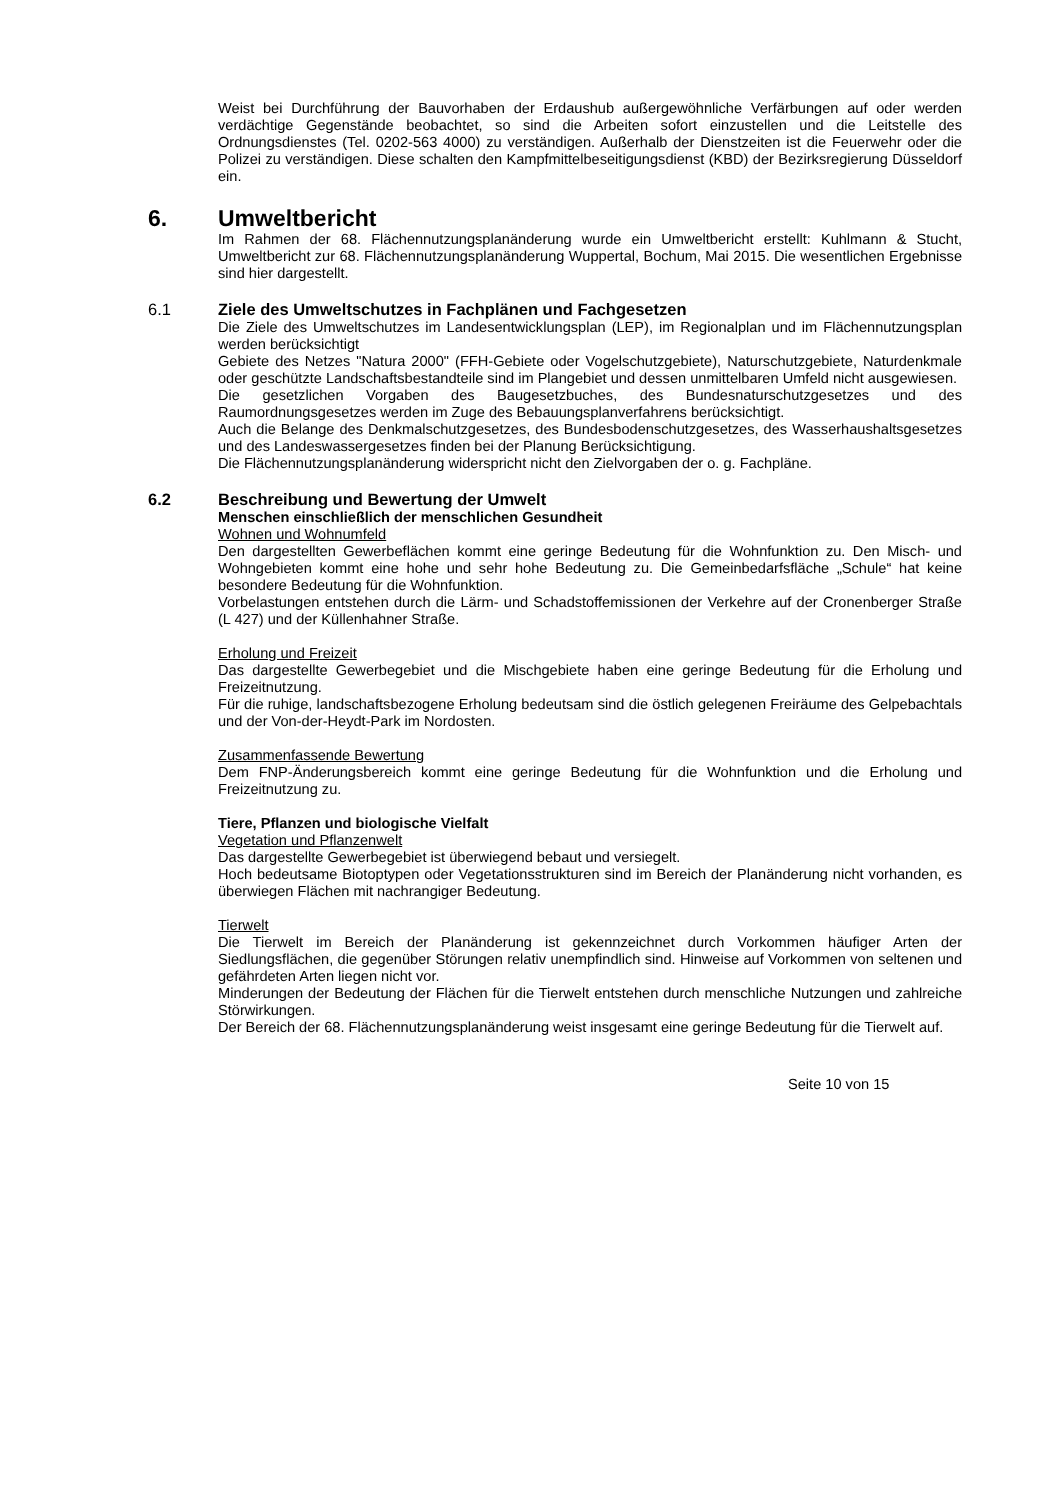Weist bei Durchführung der Bauvorhaben der Erdaushub außergewöhnliche Verfärbungen auf oder werden verdächtige Gegenstände beobachtet, so sind die Arbeiten sofort einzustellen und die Leitstelle des Ordnungsdienstes (Tel. 0202-563 4000) zu verständigen. Außerhalb der Dienstzeiten ist die Feuerwehr oder die Polizei zu verständigen. Diese schalten den Kampfmittelbeseitigungsdienst (KBD) der Bezirksregierung Düsseldorf ein.
6. Umweltbericht
Im Rahmen der 68. Flächennutzungsplanänderung wurde ein Umweltbericht erstellt: Kuhlmann & Stucht, Umweltbericht zur 68. Flächennutzungsplanänderung Wuppertal, Bochum, Mai 2015. Die wesentlichen Ergebnisse sind hier dargestellt.
6.1 Ziele des Umweltschutzes in Fachplänen und Fachgesetzen
Die Ziele des Umweltschutzes im Landesentwicklungsplan (LEP), im Regionalplan und im Flächennutzungsplan werden berücksichtigt
Gebiete des Netzes "Natura 2000" (FFH-Gebiete oder Vogelschutzgebiete), Naturschutzgebiete, Naturdenkmale oder geschützte Landschaftsbestandteile sind im Plangebiet und dessen unmittelbaren Umfeld nicht ausgewiesen.
Die gesetzlichen Vorgaben des Baugesetzbuches, des Bundesnaturschutzgesetzes und des Raumordnungsgesetzes werden im Zuge des Bebauungsplanverfahrens berücksichtigt.
Auch die Belange des Denkmalschutzgesetzes, des Bundesbodenschutzgesetzes, des Wasserhaushaltsgesetzes und des Landeswassergesetzes finden bei der Planung Berücksichtigung.
Die Flächennutzungsplanänderung widerspricht nicht den Zielvorgaben der o. g. Fachpläne.
6.2 Beschreibung und Bewertung der Umwelt
Menschen einschließlich der menschlichen Gesundheit
Wohnen und Wohnumfeld
Den dargestellten Gewerbeflächen kommt eine geringe Bedeutung für die Wohnfunktion zu. Den Misch- und Wohngebieten kommt eine hohe und sehr hohe Bedeutung zu. Die Gemeinbedarfsfläche „Schule“ hat keine besondere Bedeutung für die Wohnfunktion.
Vorbelastungen entstehen durch die Lärm- und Schadstoffemissionen der Verkehre auf der Cronenberger Straße (L 427) und der Küllenhahner Straße.
Erholung und Freizeit
Das dargestellte Gewerbegebiet und die Mischgebiete haben eine geringe Bedeutung für die Erholung und Freizeitnutzung.
Für die ruhige, landschaftsbezogene Erholung bedeutsam sind die östlich gelegenen Freiräume des Gelpebachtals und der Von-der-Heydt-Park im Nordosten.
Zusammenfassende Bewertung
Dem FNP-Änderungsbereich kommt eine geringe Bedeutung für die Wohnfunktion und die Erholung und Freizeitnutzung zu.
Tiere, Pflanzen und biologische Vielfalt
Vegetation und Pflanzenwelt
Das dargestellte Gewerbegebiet ist überwiegend bebaut und versiegelt.
Hoch bedeutsame Biotoptypen oder Vegetationsstrukturen sind im Bereich der Planänderung nicht vorhanden, es überwiegen Flächen mit nachrangiger Bedeutung.
Tierwelt
Die Tierwelt im Bereich der Planänderung ist gekennzeichnet durch Vorkommen häufiger Arten der Siedlungsflächen, die gegenüber Störungen relativ unempfindlich sind. Hinweise auf Vorkommen von seltenen und gefährdeten Arten liegen nicht vor.
Minderungen der Bedeutung der Flächen für die Tierwelt entstehen durch menschliche Nutzungen und zahlreiche Störwirkungen.
Der Bereich der 68. Flächennutzungsplanänderung weist insgesamt eine geringe Bedeutung für die Tierwelt auf.
Seite 10 von 15